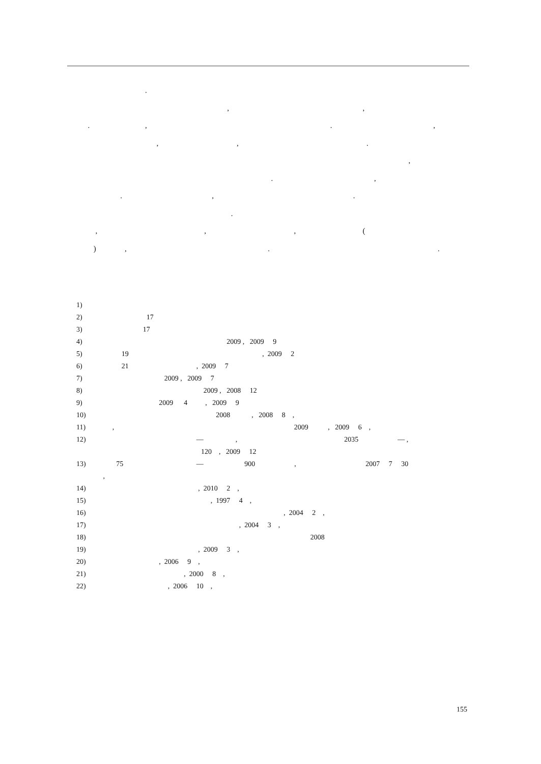.
, ,
. , . ,
, , .
,
. ,
. , .
.
, , , (
) , . .
1)
2) 17
3) 17
4) 2009 , 2009 9
5) 19 , 2009 2
6) 21 , 2009 7
7) 2009 , 2009 7
8) 2009 , 2008 12
9) 2009 4 , 2009 9
10) 2008 , 2008 8 ,
11) , 2009 , 2009 6 ,
12) — , 2035 — ,
120 , 2009 12
13) 75 — 900 , 2007 7 30
,
14) , 2010 2 ,
15) , 1997 4 ,
16) , 2004 2 ,
17) , 2004 3 ,
18) 2008
19) , 2009 3 ,
20) , 2006 9 ,
21) , 2000 8 ,
22) , 2006 10 ,
155